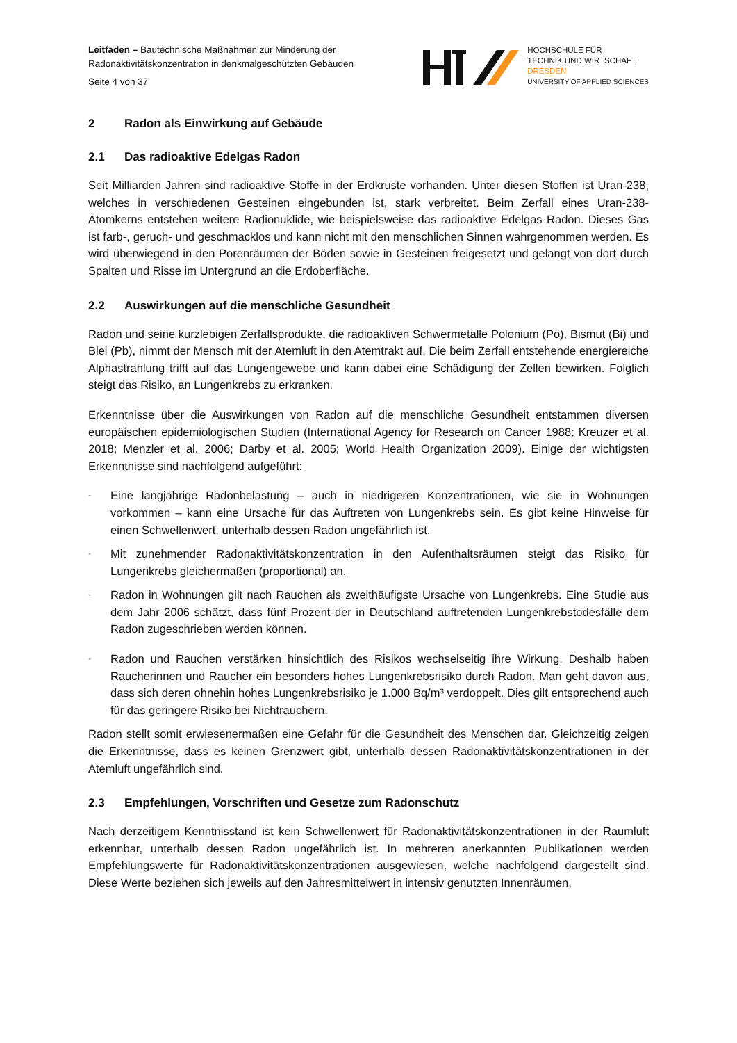Leitfaden – Bautechnische Maßnahmen zur Minderung der
Radonaktivitätskonzentration in denkmalgeschützten Gebäuden
Seite 4 von 37
HOCHSCHULE FÜR
TECHNIK UND WIRTSCHAFT
DRESDEN
UNIVERSITY OF APPLIED SCIENCES
2 Radon als Einwirkung auf Gebäude
2.1 Das radioaktive Edelgas Radon
Seit Milliarden Jahren sind radioaktive Stoffe in der Erdkruste vorhanden. Unter diesen Stoffen ist Uran-238, welches in verschiedenen Gesteinen eingebunden ist, stark verbreitet. Beim Zerfall eines Uran-238-Atomkerns entstehen weitere Radionuklide, wie beispielsweise das radioaktive Edelgas Radon. Dieses Gas ist farb-, geruch- und geschmacklos und kann nicht mit den menschlichen Sinnen wahrgenommen werden. Es wird überwiegend in den Porenräumen der Böden sowie in Gesteinen freigesetzt und gelangt von dort durch Spalten und Risse im Untergrund an die Erdoberfläche.
2.2 Auswirkungen auf die menschliche Gesundheit
Radon und seine kurzlebigen Zerfallsprodukte, die radioaktiven Schwermetalle Polonium (Po), Bismut (Bi) und Blei (Pb), nimmt der Mensch mit der Atemluft in den Atemtrakt auf. Die beim Zerfall entstehende energiereiche Alphastrahlung trifft auf das Lungengewebe und kann dabei eine Schädigung der Zellen bewirken. Folglich steigt das Risiko, an Lungenkrebs zu erkranken.
Erkenntnisse über die Auswirkungen von Radon auf die menschliche Gesundheit entstammen diversen europäischen epidemiologischen Studien (International Agency for Research on Cancer 1988; Kreuzer et al. 2018; Menzler et al. 2006; Darby et al. 2005; World Health Organization 2009). Einige der wichtigsten Erkenntnisse sind nachfolgend aufgeführt:
- Eine langjährige Radonbelastung – auch in niedrigeren Konzentrationen, wie sie in Wohnungen vorkommen – kann eine Ursache für das Auftreten von Lungenkrebs sein. Es gibt keine Hinweise für einen Schwellenwert, unterhalb dessen Radon ungefährlich ist.
- Mit zunehmender Radonaktivitätskonzentration in den Aufenthaltsräumen steigt das Risiko für Lungenkrebs gleichermaßen (proportional) an.
- Radon in Wohnungen gilt nach Rauchen als zweithäufigste Ursache von Lungenkrebs. Eine Studie aus dem Jahr 2006 schätzt, dass fünf Prozent der in Deutschland auftretenden Lungenkrebstodesfälle dem Radon zugeschrieben werden können.
- Radon und Rauchen verstärken hinsichtlich des Risikos wechselseitig ihre Wirkung. Deshalb haben Raucherinnen und Raucher ein besonders hohes Lungenkrebsrisiko durch Radon. Man geht davon aus, dass sich deren ohnehin hohes Lungenkrebsrisiko je 1.000 Bq/m³ verdoppelt. Dies gilt entsprechend auch für das geringere Risiko bei Nichtrauchern.
Radon stellt somit erwiesenermaßen eine Gefahr für die Gesundheit des Menschen dar. Gleichzeitig zeigen die Erkenntnisse, dass es keinen Grenzwert gibt, unterhalb dessen Radonaktivitätskonzentrationen in der Atemluft ungefährlich sind.
2.3 Empfehlungen, Vorschriften und Gesetze zum Radonschutz
Nach derzeitigem Kenntnisstand ist kein Schwellenwert für Radonaktivitätskonzentrationen in der Raumluft erkennbar, unterhalb dessen Radon ungefährlich ist. In mehreren anerkannten Publikationen werden Empfehlungswerte für Radonaktivitätskonzentrationen ausgewiesen, welche nachfolgend dargestellt sind. Diese Werte beziehen sich jeweils auf den Jahresmittelwert in intensiv genutzten Innenräumen.